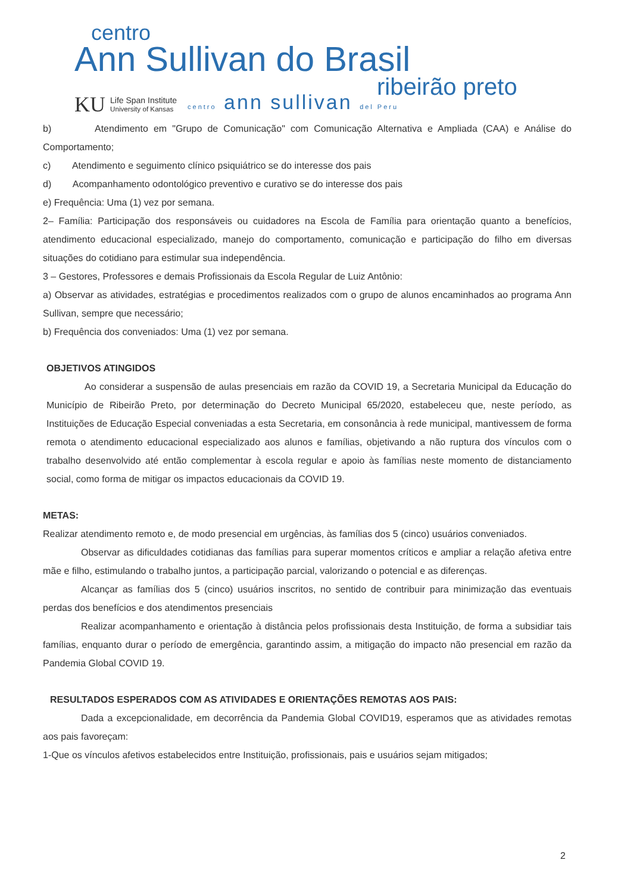centro
Ann Sullivan do Brasil
ribeirão preto
KU Life Span Institute
University of Kansas centro ann sullivan del Peru
b) Atendimento em "Grupo de Comunicação" com Comunicação Alternativa e Ampliada (CAA) e Análise do Comportamento;
c) Atendimento e seguimento clínico psiquiátrico se do interesse dos pais
d) Acompanhamento odontológico preventivo e curativo se do interesse dos pais
e) Frequência: Uma (1) vez por semana.
2– Família: Participação dos responsáveis ou cuidadores na Escola de Família para orientação quanto a benefícios, atendimento educacional especializado, manejo do comportamento, comunicação e participação do filho em diversas situações do cotidiano para estimular sua independência.
3 – Gestores, Professores e demais Profissionais da Escola Regular de Luiz Antônio:
a) Observar as atividades, estratégias e procedimentos realizados com o grupo de alunos encaminhados ao programa Ann Sullivan, sempre que necessário;
b) Frequência dos conveniados: Uma (1) vez por semana.
OBJETIVOS ATINGIDOS
Ao considerar a suspensão de aulas presenciais em razão da COVID 19, a Secretaria Municipal da Educação do Município de Ribeirão Preto, por determinação do Decreto Municipal 65/2020, estabeleceu que, neste período, as Instituições de Educação Especial conveniadas a esta Secretaria, em consonância à rede municipal, mantivessem de forma remota o atendimento educacional especializado aos alunos e famílias, objetivando a não ruptura dos vínculos com o trabalho desenvolvido até então complementar à escola regular e apoio às famílias neste momento de distanciamento social, como forma de mitigar os impactos educacionais da COVID 19.
METAS:
Realizar atendimento remoto e, de modo presencial em urgências, às famílias dos 5 (cinco) usuários conveniados.
Observar as dificuldades cotidianas das famílias para superar momentos críticos e ampliar a relação afetiva entre mãe e filho, estimulando o trabalho juntos, a participação parcial, valorizando o potencial e as diferenças.
Alcançar as famílias dos 5 (cinco) usuários inscritos, no sentido de contribuir para minimização das eventuais perdas dos benefícios e dos atendimentos presenciais
Realizar acompanhamento e orientação à distância pelos profissionais desta Instituição, de forma a subsidiar tais famílias, enquanto durar o período de emergência, garantindo assim, a mitigação do impacto não presencial em razão da Pandemia Global COVID 19.
RESULTADOS ESPERADOS COM AS ATIVIDADES E ORIENTAÇÕES REMOTAS AOS PAIS:
Dada a excepcionalidade, em decorrência da Pandemia Global COVID19, esperamos que as atividades remotas aos pais favoreçam:
1-Que os vínculos afetivos estabelecidos entre Instituição, profissionais, pais e usuários sejam mitigados;
2